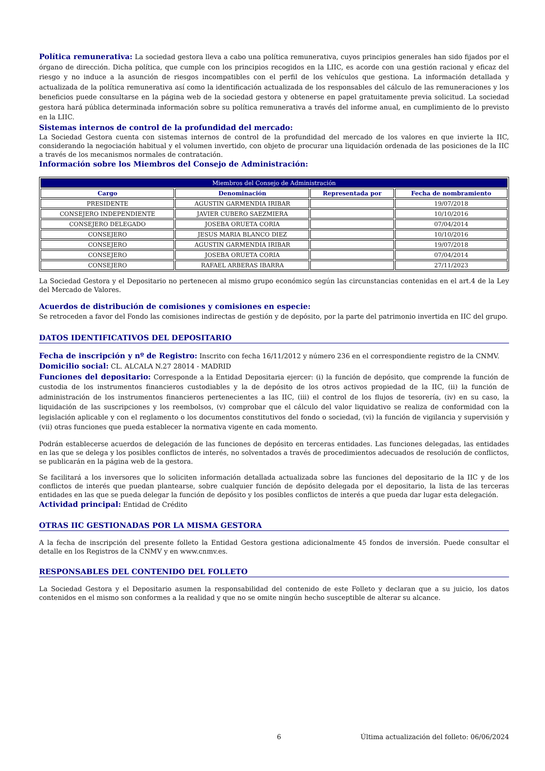Política remunerativa: La sociedad gestora lleva a cabo una política remunerativa, cuyos principios generales han sido fijados por el órgano de dirección. Dicha política, que cumple con los principios recogidos en la LIIC, es acorde con una gestión racional y eficaz del riesgo y no induce a la asunción de riesgos incompatibles con el perfil de los vehículos que gestiona. La información detallada y actualizada de la política remunerativa así como la identificación actualizada de los responsables del cálculo de las remuneraciones y los beneficios puede consultarse en la página web de la sociedad gestora y obtenerse en papel gratuitamente previa solicitud. La sociedad gestora hará pública determinada información sobre su política remunerativa a través del informe anual, en cumplimiento de lo previsto en la LIIC.
Sistemas internos de control de la profundidad del mercado:
La Sociedad Gestora cuenta con sistemas internos de control de la profundidad del mercado de los valores en que invierte la IIC, considerando la negociación habitual y el volumen invertido, con objeto de procurar una liquidación ordenada de las posiciones de la IIC a través de los mecanismos normales de contratación.
Información sobre los Miembros del Consejo de Administración:
| Miembros del Consejo de Administración | | | |
| --- | --- | --- | --- |
| Cargo | Denominación | Representada por | Fecha de nombramiento |
| PRESIDENTE | AGUSTIN GARMENDIA IRIBAR | | 19/07/2018 |
| CONSEJERO INDEPENDIENTE | JAVIER CUBERO SAEZMIERA | | 10/10/2016 |
| CONSEJERO DELEGADO | JOSEBA ORUETA CORIA | | 07/04/2014 |
| CONSEJERO | JESUS MARIA BLANCO DIEZ | | 10/10/2016 |
| CONSEJERO | AGUSTIN GARMENDIA IRIBAR | | 19/07/2018 |
| CONSEJERO | JOSEBA ORUETA CORIA | | 07/04/2014 |
| CONSEJERO | RAFAEL ARBERAS IBARRA | | 27/11/2023 |
La Sociedad Gestora y el Depositario no pertenecen al mismo grupo económico según las circunstancias contenidas en el art.4 de la Ley del Mercado de Valores.
Acuerdos de distribución de comisiones y comisiones en especie:
Se retroceden a favor del Fondo las comisiones indirectas de gestión y de depósito, por la parte del patrimonio invertida en IIC del grupo.
DATOS IDENTIFICATIVOS DEL DEPOSITARIO
Fecha de inscripción y nº de Registro: Inscrito con fecha 16/11/2012 y número 236 en el correspondiente registro de la CNMV.
Domicilio social: CL. ALCALA N.27 28014 - MADRID
Funciones del depositario: Corresponde a la Entidad Depositaria ejercer: (i) la función de depósito, que comprende la función de custodia de los instrumentos financieros custodiables y la de depósito de los otros activos propiedad de la IIC, (ii) la función de administración de los instrumentos financieros pertenecientes a las IIC, (iii) el control de los flujos de tesorería, (iv) en su caso, la liquidación de las suscripciones y los reembolsos, (v) comprobar que el cálculo del valor liquidativo se realiza de conformidad con la legislación aplicable y con el reglamento o los documentos constitutivos del fondo o sociedad, (vi) la función de vigilancia y supervisión y (vii) otras funciones que pueda establecer la normativa vigente en cada momento.
Podrán establecerse acuerdos de delegación de las funciones de depósito en terceras entidades. Las funciones delegadas, las entidades en las que se delega y los posibles conflictos de interés, no solventados a través de procedimientos adecuados de resolución de conflictos, se publicarán en la página web de la gestora.
Se facilitará a los inversores que lo soliciten información detallada actualizada sobre las funciones del depositario de la IIC y de los conflictos de interés que puedan plantearse, sobre cualquier función de depósito delegada por el depositario, la lista de las terceras entidades en las que se pueda delegar la función de depósito y los posibles conflictos de interés a que pueda dar lugar esta delegación.
Actividad principal: Entidad de Crédito
OTRAS IIC GESTIONADAS POR LA MISMA GESTORA
A la fecha de inscripción del presente folleto la Entidad Gestora gestiona adicionalmente 45 fondos de inversión. Puede consultar el detalle en los Registros de la CNMV y en www.cnmv.es.
RESPONSABLES DEL CONTENIDO DEL FOLLETO
La Sociedad Gestora y el Depositario asumen la responsabilidad del contenido de este Folleto y declaran que a su juicio, los datos contenidos en el mismo son conformes a la realidad y que no se omite ningún hecho susceptible de alterar su alcance.
6 Última actualización del folleto: 06/06/2024